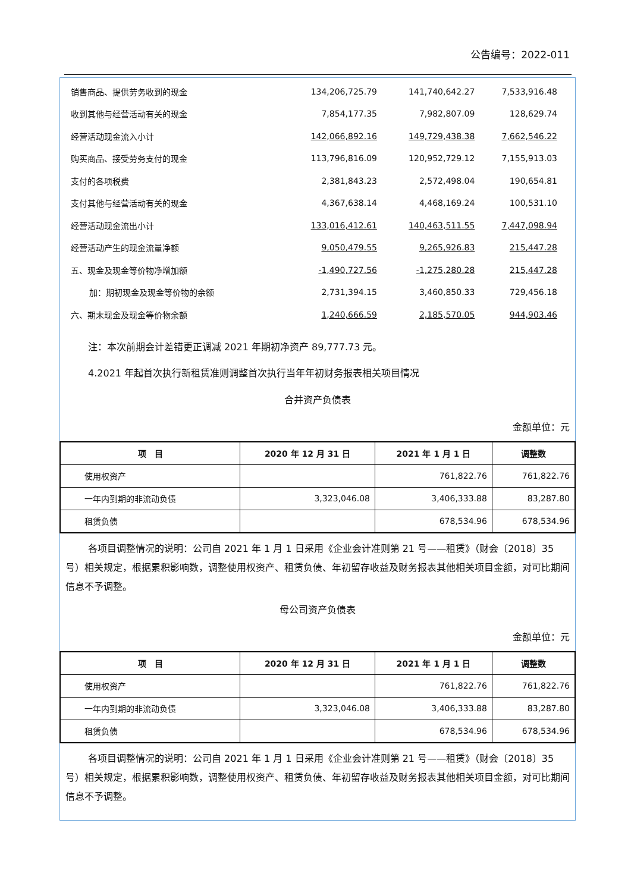公告编号：2022-011
| 销售商品、提供劳务收到的现金 | 134,206,725.79 | 141,740,642.27 | 7,533,916.48 |
| 收到其他与经营活动有关的现金 | 7,854,177.35 | 7,982,807.09 | 128,629.74 |
| 经营活动现金流入小计 | 142,066,892.16 | 149,729,438.38 | 7,662,546.22 |
| 购买商品、接受劳务支付的现金 | 113,796,816.09 | 120,952,729.12 | 7,155,913.03 |
| 支付的各项税费 | 2,381,843.23 | 2,572,498.04 | 190,654.81 |
| 支付其他与经营活动有关的现金 | 4,367,638.14 | 4,468,169.24 | 100,531.10 |
| 经营活动现金流出小计 | 133,016,412.61 | 140,463,511.55 | 7,447,098.94 |
| 经营活动产生的现金流量净额 | 9,050,479.55 | 9,265,926.83 | 215,447.28 |
| 五、现金及现金等价物净增加额 | -1,490,727.56 | -1,275,280.28 | 215,447.28 |
| 加：期初现金及现金等价物的余额 | 2,731,394.15 | 3,460,850.33 | 729,456.18 |
| 六、期末现金及现金等价物余额 | 1,240,666.59 | 2,185,570.05 | 944,903.46 |
注：本次前期会计差错更正调减 2021 年期初净资产 89,777.73 元。
4.2021 年起首次执行新租赁准则调整首次执行当年年初财务报表相关项目情况
合并资产负债表
金额单位：元
| 项 目 | 2020 年 12 月 31 日 | 2021 年 1 月 1 日 | 调整数 |
| --- | --- | --- | --- |
| 使用权资产 | | 761,822.76 | 761,822.76 |
| 一年内到期的非流动负债 | 3,323,046.08 | 3,406,333.88 | 83,287.80 |
| 租赁负债 | | 678,534.96 | 678,534.96 |
各项目调整情况的说明：公司自 2021 年 1 月 1 日采用《企业会计准则第 21 号——租赁》（财会〔2018〕35 号）相关规定，根据累积影响数，调整使用权资产、租赁负债、年初留存收益及财务报表其他相关项目金额，对可比期间信息不予调整。
母公司资产负债表
金额单位：元
| 项 目 | 2020 年 12 月 31 日 | 2021 年 1 月 1 日 | 调整数 |
| --- | --- | --- | --- |
| 使用权资产 | | 761,822.76 | 761,822.76 |
| 一年内到期的非流动负债 | 3,323,046.08 | 3,406,333.88 | 83,287.80 |
| 租赁负债 | | 678,534.96 | 678,534.96 |
各项目调整情况的说明：公司自 2021 年 1 月 1 日采用《企业会计准则第 21 号——租赁》（财会〔2018〕35 号）相关规定，根据累积影响数，调整使用权资产、租赁负债、年初留存收益及财务报表其他相关项目金额，对可比期间信息不予调整。